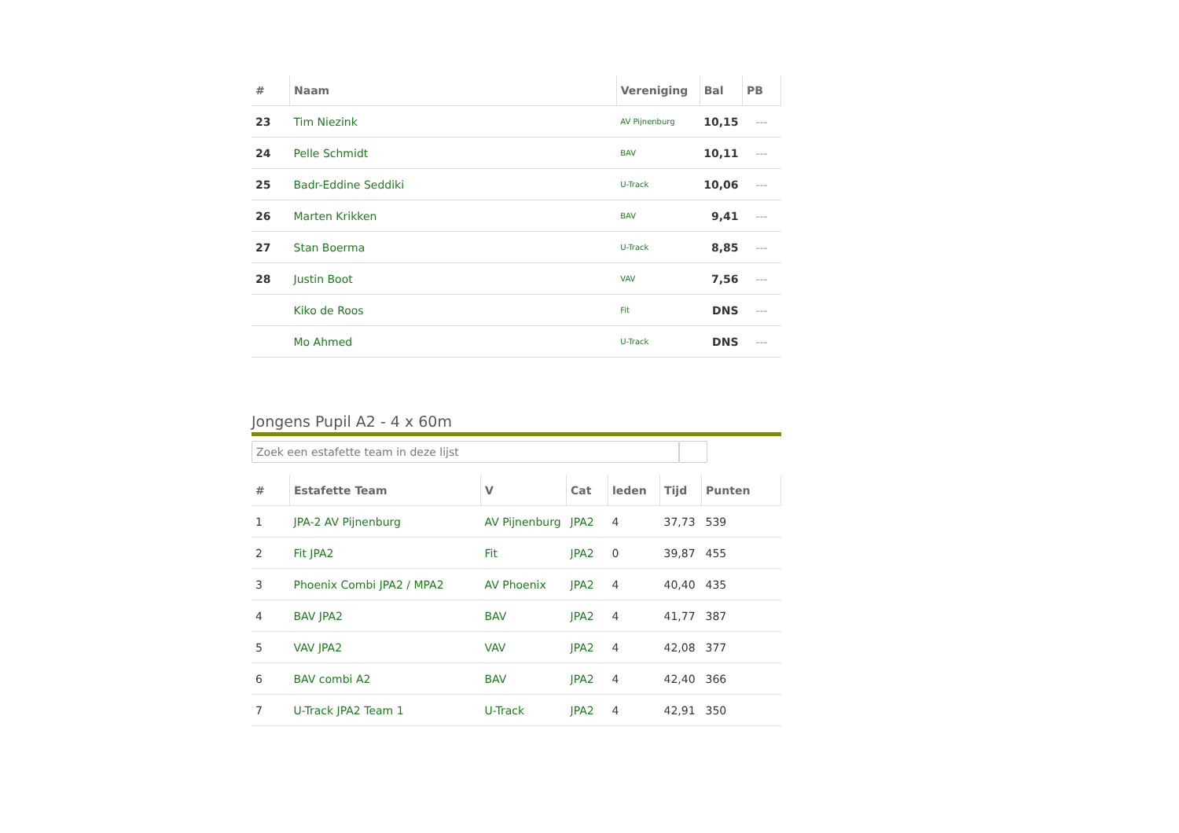| # | Naam | Vereniging | Bal | PB |
| --- | --- | --- | --- | --- |
| 23 | Tim Niezink | AV Pijnenburg | 10,15 | --- |
| 24 | Pelle Schmidt | BAV | 10,11 | --- |
| 25 | Badr-Eddine Seddiki | U-Track | 10,06 | --- |
| 26 | Marten Krikken | BAV | 9,41 | --- |
| 27 | Stan Boerma | U-Track | 8,85 | --- |
| 28 | Justin Boot | VAV | 7,56 | --- |
| | Kiko de Roos | Fit | DNS | --- |
| | Mo Ahmed | U-Track | DNS | --- |
Jongens Pupil A2 - 4 x 60m
Zoek een estafette team in deze lijst
| # | Estafette Team | V | Cat | leden | Tijd | Punten |
| --- | --- | --- | --- | --- | --- | --- |
| 1 | JPA-2 AV Pijnenburg | AV Pijnenburg | JPA2 | 4 | 37,73 | 539 |
| 2 | Fit JPA2 | Fit | JPA2 | 0 | 39,87 | 455 |
| 3 | Phoenix Combi JPA2 / MPA2 | AV Phoenix | JPA2 | 4 | 40,40 | 435 |
| 4 | BAV JPA2 | BAV | JPA2 | 4 | 41,77 | 387 |
| 5 | VAV JPA2 | VAV | JPA2 | 4 | 42,08 | 377 |
| 6 | BAV combi A2 | BAV | JPA2 | 4 | 42,40 | 366 |
| 7 | U-Track JPA2 Team 1 | U-Track | JPA2 | 4 | 42,91 | 350 |